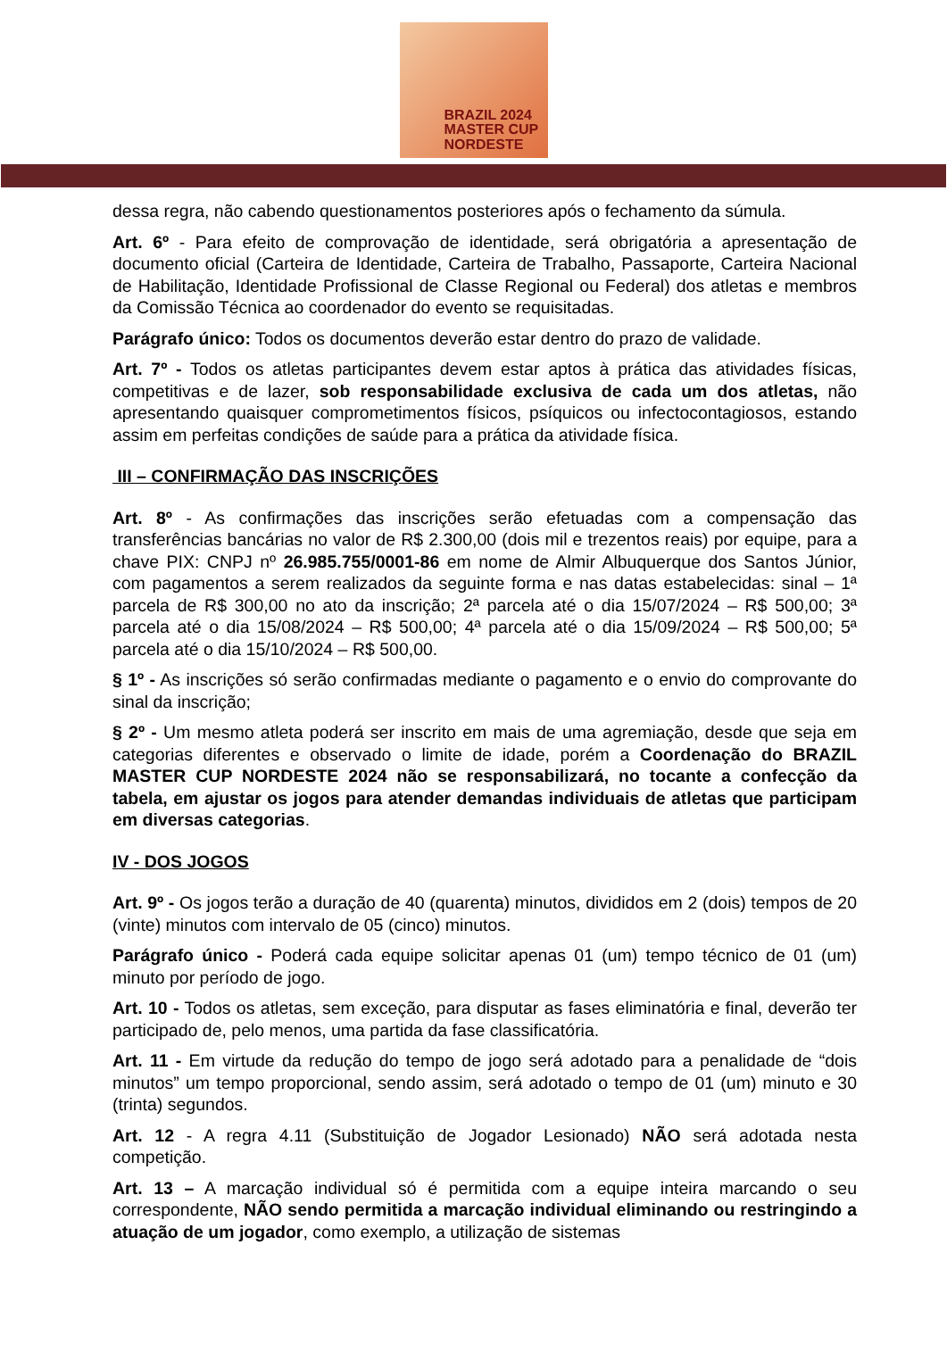BRAZIL 2024
MASTER CUP
NORDESTE
dessa regra, não cabendo questionamentos posteriores após o fechamento da súmula.
Art. 6º - Para efeito de comprovação de identidade, será obrigatória a apresentação de documento oficial (Carteira de Identidade, Carteira de Trabalho, Passaporte, Carteira Nacional de Habilitação, Identidade Profissional de Classe Regional ou Federal) dos atletas e membros da Comissão Técnica ao coordenador do evento se requisitadas.
Parágrafo único: Todos os documentos deverão estar dentro do prazo de validade.
Art. 7º - Todos os atletas participantes devem estar aptos à prática das atividades físicas, competitivas e de lazer, sob responsabilidade exclusiva de cada um dos atletas, não apresentando quaisquer comprometimentos físicos, psíquicos ou infectocontagiosos, estando assim em perfeitas condições de saúde para a prática da atividade física.
III – CONFIRMAÇÃO DAS INSCRIÇÕES
Art. 8º - As confirmações das inscrições serão efetuadas com a compensação das transferências bancárias no valor de R$ 2.300,00 (dois mil e trezentos reais) por equipe, para a chave PIX: CNPJ nº 26.985.755/0001-86 em nome de Almir Albuquerque dos Santos Júnior, com pagamentos a serem realizados da seguinte forma e nas datas estabelecidas: sinal – 1ª parcela de R$ 300,00 no ato da inscrição; 2ª parcela até o dia 15/07/2024 – R$ 500,00; 3ª parcela até o dia 15/08/2024 – R$ 500,00; 4ª parcela até o dia 15/09/2024 – R$ 500,00; 5ª parcela até o dia 15/10/2024 – R$ 500,00.
§ 1º - As inscrições só serão confirmadas mediante o pagamento e o envio do comprovante do sinal da inscrição;
§ 2º - Um mesmo atleta poderá ser inscrito em mais de uma agremiação, desde que seja em categorias diferentes e observado o limite de idade, porém a Coordenação do BRAZIL MASTER CUP NORDESTE 2024 não se responsabilizará, no tocante a confecção da tabela, em ajustar os jogos para atender demandas individuais de atletas que participam em diversas categorias.
IV - DOS JOGOS
Art. 9º - Os jogos terão a duração de 40 (quarenta) minutos, divididos em 2 (dois) tempos de 20 (vinte) minutos com intervalo de 05 (cinco) minutos.
Parágrafo único - Poderá cada equipe solicitar apenas 01 (um) tempo técnico de 01 (um) minuto por período de jogo.
Art. 10 - Todos os atletas, sem exceção, para disputar as fases eliminatória e final, deverão ter participado de, pelo menos, uma partida da fase classificatória.
Art. 11 - Em virtude da redução do tempo de jogo será adotado para a penalidade de “dois minutos” um tempo proporcional, sendo assim, será adotado o tempo de 01 (um) minuto e 30 (trinta) segundos.
Art. 12 - A regra 4.11 (Substituição de Jogador Lesionado) NÃO será adotada nesta competição.
Art. 13 – A marcação individual só é permitida com a equipe inteira marcando o seu correspondente, NÃO sendo permitida a marcação individual eliminando ou restringindo a atuação de um jogador, como exemplo, a utilização de sistemas